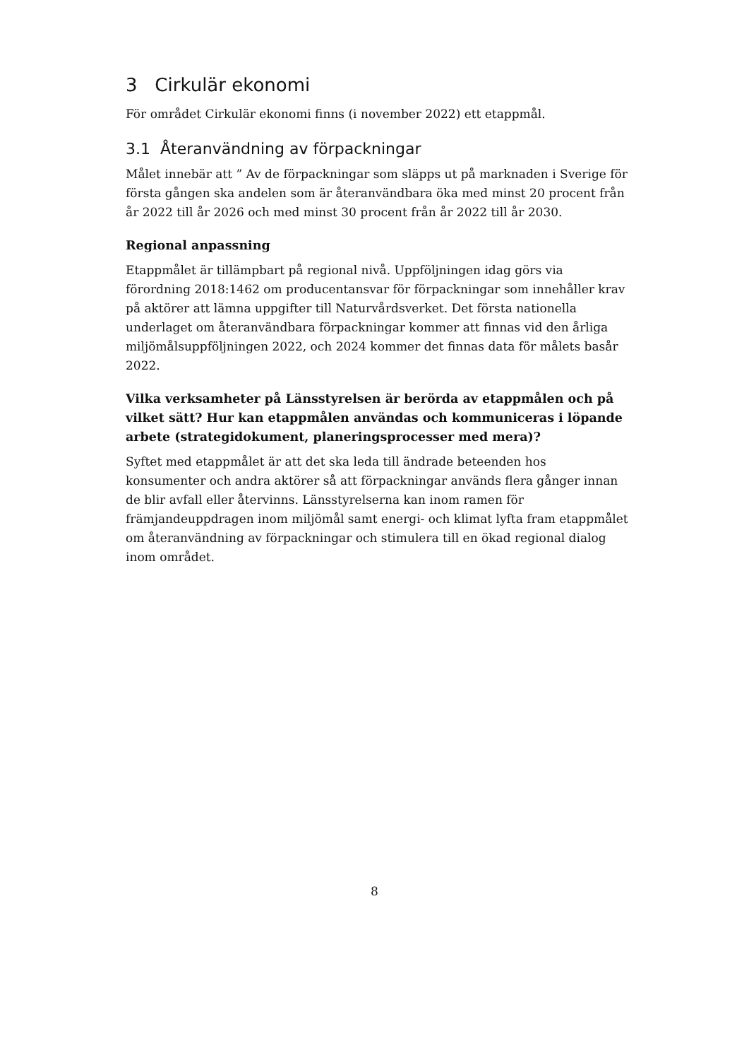3 Cirkulär ekonomi
För området Cirkulär ekonomi finns (i november 2022) ett etappmål.
3.1 Återanvändning av förpackningar
Målet innebär att ” Av de förpackningar som släpps ut på marknaden i Sverige för första gången ska andelen som är återanvändbara öka med minst 20 procent från år 2022 till år 2026 och med minst 30 procent från år 2022 till år 2030.
Regional anpassning
Etappmålet är tillämpbart på regional nivå. Uppföljningen idag görs via förordning 2018:1462 om producentansvar för förpackningar som innehåller krav på aktörer att lämna uppgifter till Naturvårdsverket. Det första nationella underlaget om återanvändbara förpackningar kommer att finnas vid den årliga miljömålsuppföljningen 2022, och 2024 kommer det finnas data för målets basår 2022.
Vilka verksamheter på Länsstyrelsen är berörda av etappmålen och på vilket sätt? Hur kan etappmålen användas och kommuniceras i löpande arbete (strategidokument, planeringsprocesser med mera)?
Syftet med etappmålet är att det ska leda till ändrade beteenden hos konsumenter och andra aktörer så att förpackningar används flera gånger innan de blir avfall eller återvinns. Länsstyrelserna kan inom ramen för främjandeuppdragen inom miljömål samt energi- och klimat lyfta fram etappmålet om återanvändning av förpackningar och stimulera till en ökad regional dialog inom området.
8